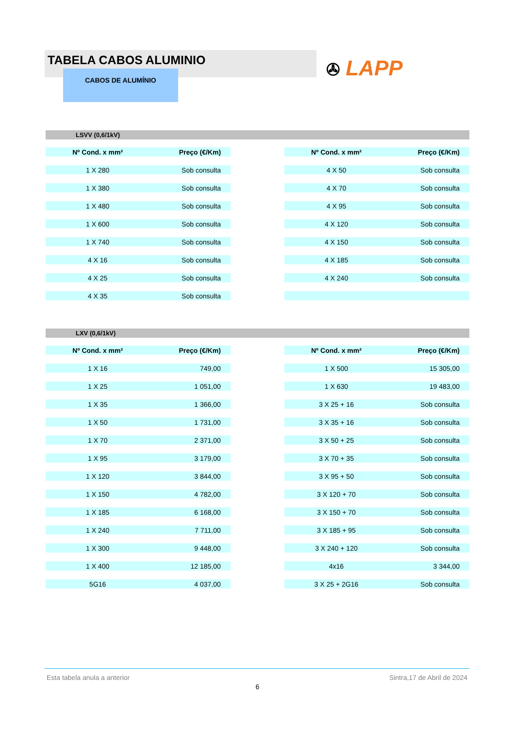TABELA CABOS ALUMINIO
CABOS DE ALUMÍNIO ✇ LAPP
LSVV (0,6/1kV)
| Nº Cond. x mm² | Preço (€/Km) | | Nº Cond. x mm² | Preço (€/Km) |
| 1 X 280 | Sob consulta | | 4 X 50 | Sob consulta |
| 1 X 380 | Sob consulta | | 4 X 70 | Sob consulta |
| 1 X 480 | Sob consulta | | 4 X 95 | Sob consulta |
| 1 X 600 | Sob consulta | | 4 X 120 | Sob consulta |
| 1 X 740 | Sob consulta | | 4 X 150 | Sob consulta |
| 4 X 16 | Sob consulta | | 4 X 185 | Sob consulta |
| 4 X 25 | Sob consulta | | 4 X 240 | Sob consulta |
| 4 X 35 | Sob consulta | | | |
LXV (0,6/1kV)
| Nº Cond. x mm² | Preço (€/Km) | | Nº Cond. x mm² | Preço (€/Km) |
| 1 X 16 | 749,00 | | 1 X 500 | 15 305,00 |
| 1 X 25 | 1 051,00 | | 1 X 630 | 19 483,00 |
| 1 X 35 | 1 366,00 | | 3 X 25 + 16 | Sob consulta |
| 1 X 50 | 1 731,00 | | 3 X 35 + 16 | Sob consulta |
| 1 X 70 | 2 371,00 | | 3 X 50 + 25 | Sob consulta |
| 1 X 95 | 3 179,00 | | 3 X 70 + 35 | Sob consulta |
| 1 X 120 | 3 844,00 | | 3 X 95 + 50 | Sob consulta |
| 1 X 150 | 4 782,00 | | 3 X 120 + 70 | Sob consulta |
| 1 X 185 | 6 168,00 | | 3 X 150 + 70 | Sob consulta |
| 1 X 240 | 7 711,00 | | 3 X 185 + 95 | Sob consulta |
| 1 X 300 | 9 448,00 | | 3 X 240 + 120 | Sob consulta |
| 1 X 400 | 12 185,00 | | 4x16 | 3 344,00 |
| 5G16 | 4 037,00 | | 3 X 25 + 2G16 | Sob consulta |
Esta tabela anula a anterior Sintra,17 de Abril de 2024
6